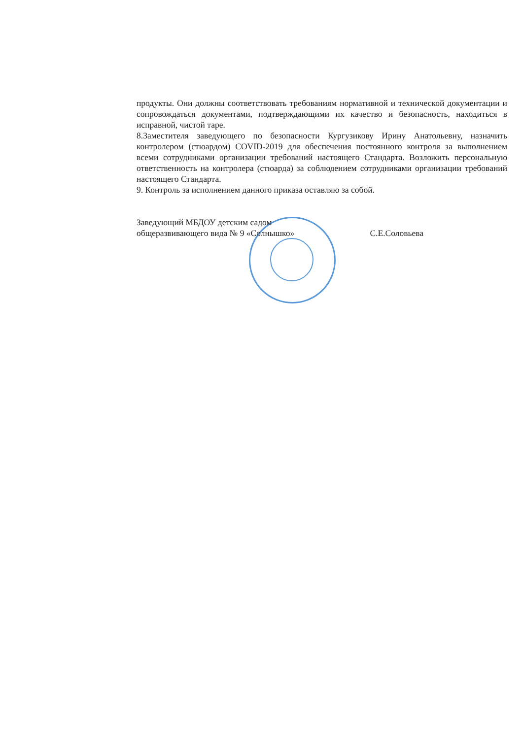продукты. Они должны соответствовать требованиям нормативной и технической документации и сопровождаться документами, подтверждающими их качество и безопасность, находиться в исправной, чистой таре.
8.Заместителя заведующего по безопасности Кургузикову Ирину Анатольевну, назначить контролером (стюардом) COVID-2019 для обеспечения постоянного контроля за выполнением всеми сотрудниками организации требований настоящего Стандарта. Возложить персональную ответственность на контролера (стюарда) за соблюдением сотрудниками организации требований настоящего Стандарта.
9. Контроль за исполнением данного приказа оставляю за собой.
Заведующий МБДОУ детским садом
общеразвивающего вида № 9 «Солнышко»
С.Е.Соловьева